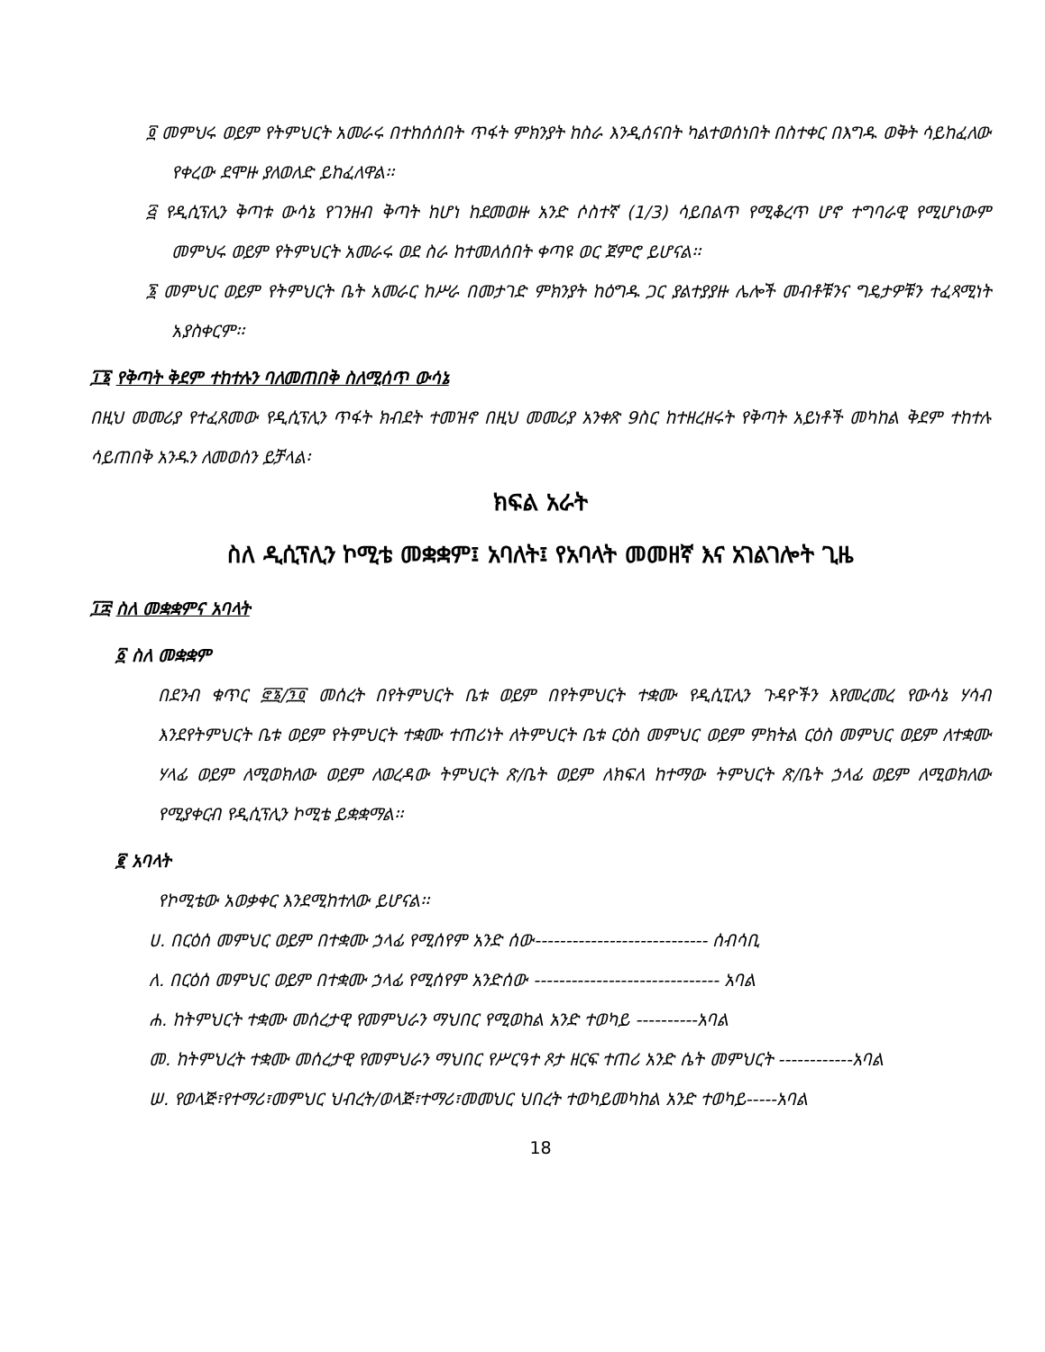፬ መምህሩ ወይም የትምህርት አመራሩ በተከሰሰበት ጥፋት ምክንያት ከስራ እንዲሰናበት ካልተወሰነበት በስተቀር በእግዱ ወቅት ሳይከፈለው የቀረው ደሞዙ ያለወለድ ይከፈለዋል፡፡
፭ የዲሲፕሊን ቅጣቱ ውሳኔ የገንዘብ ቅጣት ከሆነ ከደመወዙ አንድ ሶስተኛ (1/3) ሳይበልጥ የሚቆረጥ ሆኖ ተግባራዊ የሚሆነውም መምህሩ ወይም የትምህርት አመራሩ ወደ ስራ ከተመለሰበት ቀጣዩ ወር ጀምሮ ይሆናል፡፡
፮ መምህር ወይም የትምህርት ቤት አመራር ከሥራ በመታገድ ምክንያት ከዕግዱ ጋር ያልተያያዙ ሌሎች መብቶቹንና ግዴታዎቹን ተፈጻሚነት አያስቀርም፡፡
፲፮ የቅጣት ቅደም ተከተሉን ባለመጠበቅ ስለሚሰጥ ውሳኔ
በዚህ መመሪያ የተፈጸመው የዲሲፕሊን ጥፋት ክብደት ተመዝኖ በዚህ መመሪያ አንቀጽ 9ስር ከተዘረዘሩት የቅጣት አይነቶች መካከል ቅደም ተከተሉ ሳይጠበቅ አንዱን ለመወሰን ይቻላል፡
ክፍል አራት
ስለ ዲሲፕሊን ኮሚቴ መቋቋም፤ አባለት፤ የአባላት መመዘኛ እና አገልገሎት ጊዜ
፲፰ ስለ መቋቋምና አባላት
፩ ስለ መቋቋም
በደንብ ቁጥር ፸፮/፺፬ መሰረት በየትምህርት ቤቱ ወይም በየትምህርት ተቋሙ የዲሲፒሊን ጉዳዮችን እየመረመረ የውሳኔ ሃሳብ እንደየትምህርት ቤቱ ወይም የትምህርት ተቋሙ ተጠሪነት ለትምህርት ቤቱ ርዕስ መምህር ወይም ምክትል ርዕስ መምህር ወይም ለተቋሙ ሃላፊ ወይም ለሚወክለው ወይም ለወረዳው ትምህርት ጽ/ቤት ወይም ለክፍለ ከተማው ትምህርት ጽ/ቤት ኃላፊ ወይም ለሚወክለው የሚያቀርብ የዲሲፕሊን ኮሚቴ ይቋቋማል፡፡
፪ አባላት
የኮሚቴው አወቃቀር እንደሚከተለው ይሆናል፡፡
ሀ. በርዕሰ መምህር ወይም በተቋሙ ኃላፊ የሚሰየም አንድ ሰው---------------------------- ሰብሳቢ
ለ. በርዕሰ መምህር ወይም በተቋሙ ኃላፊ የሚሰየም አንድሰው ------------------------------ አባል
ሐ. ከትምህርት ተቋሙ መሰረታዊ የመምህራን ማህበር የሚወከል አንድ ተወካይ ----------አባል
መ. ከትምህረት ተቋሙ መሰረታዊ የመምህራን ማህበር የሥርዓተ ጾታ ዘርፍ ተጠሪ አንድ ሴት መምህርት ------------አባል
ሠ. የወላጅ፣የተማሪ፣መምህር ህብረት/ወላጅ፣ተማሪ፣መመህር ህበረት ተወካይመካከል አንድ ተወካይ-----አባል
18